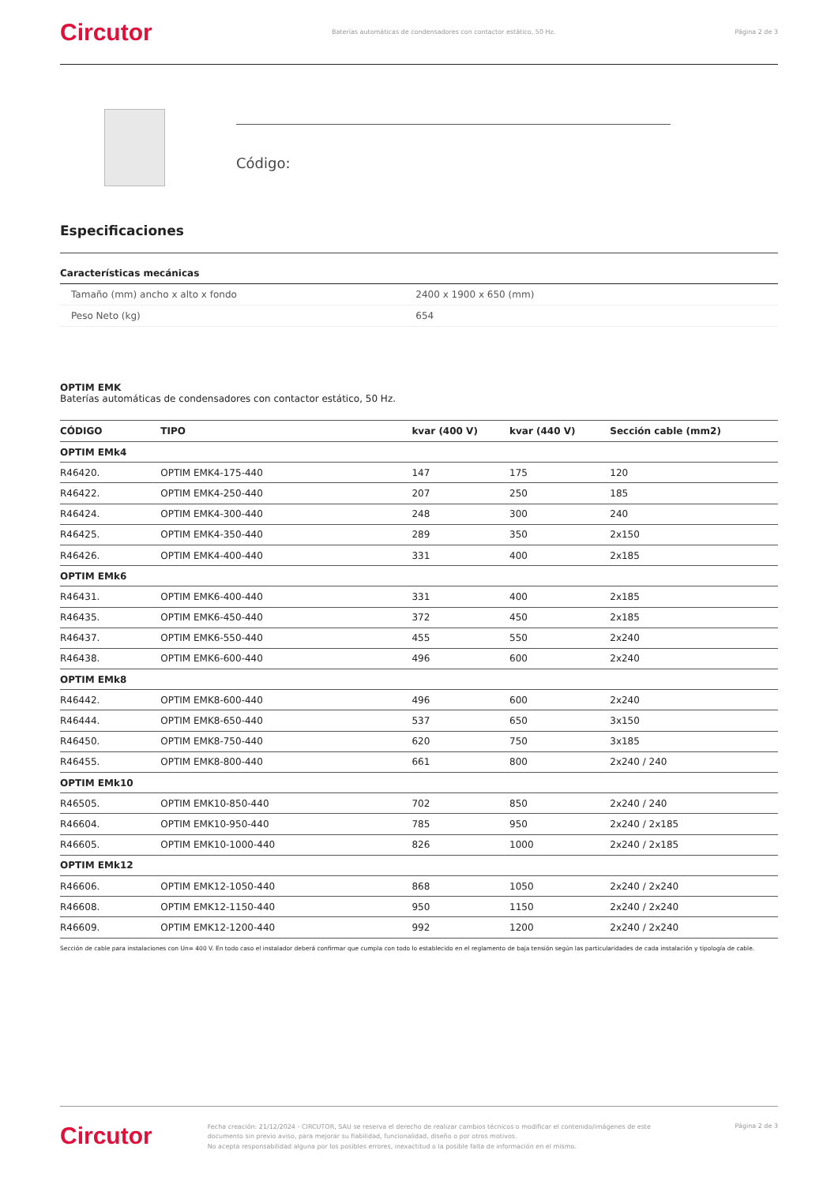Circutor Baterías automáticas de condensadores con contactor estático, 50 Hz. Página 2 de 3
Código:
Especificaciones
Características mecánicas
| Tamaño (mm) ancho x alto x fondo | 2400 x 1900 x 650 (mm) |
| Peso Neto (kg) | 654 |
OPTIM EMK
Baterías automáticas de condensadores con contactor estático, 50 Hz.
| CÓDIGO | TIPO | kvar (400 V) | kvar (440 V) | Sección cable (mm2) |
| --- | --- | --- | --- | --- |
| OPTIM EMk4 | | | | |
| R46420. | OPTIM EMK4-175-440 | 147 | 175 | 120 |
| R46422. | OPTIM EMK4-250-440 | 207 | 250 | 185 |
| R46424. | OPTIM EMK4-300-440 | 248 | 300 | 240 |
| R46425. | OPTIM EMK4-350-440 | 289 | 350 | 2x150 |
| R46426. | OPTIM EMK4-400-440 | 331 | 400 | 2x185 |
| OPTIM EMk6 | | | | |
| R46431. | OPTIM EMK6-400-440 | 331 | 400 | 2x185 |
| R46435. | OPTIM EMK6-450-440 | 372 | 450 | 2x185 |
| R46437. | OPTIM EMK6-550-440 | 455 | 550 | 2x240 |
| R46438. | OPTIM EMK6-600-440 | 496 | 600 | 2x240 |
| OPTIM EMk8 | | | | |
| R46442. | OPTIM EMK8-600-440 | 496 | 600 | 2x240 |
| R46444. | OPTIM EMK8-650-440 | 537 | 650 | 3x150 |
| R46450. | OPTIM EMK8-750-440 | 620 | 750 | 3x185 |
| R46455. | OPTIM EMK8-800-440 | 661 | 800 | 2x240 / 240 |
| OPTIM EMk10 | | | | |
| R46505. | OPTIM EMK10-850-440 | 702 | 850 | 2x240 / 240 |
| R46604. | OPTIM EMK10-950-440 | 785 | 950 | 2x240 / 2x185 |
| R46605. | OPTIM EMK10-1000-440 | 826 | 1000 | 2x240 / 2x185 |
| OPTIM EMk12 | | | | |
| R46606. | OPTIM EMK12-1050-440 | 868 | 1050 | 2x240 / 2x240 |
| R46608. | OPTIM EMK12-1150-440 | 950 | 1150 | 2x240 / 2x240 |
| R46609. | OPTIM EMK12-1200-440 | 992 | 1200 | 2x240 / 2x240 |
Sección de cable para instalaciones con Un= 400 V. En todo caso el instalador deberá confirmar que cumpla con todo lo establecido en el reglamento de baja tensión según las particularidades de cada instalación y tipología de cable.
Circutor Fecha creación: 21/12/2024 - CIRCUTOR, SAU se reserva el derecho de realizar cambios técnicos o modificar el contenido/imágenes de este documento sin previo aviso, para mejorar su fiabilidad, funcionalidad, diseño o por otros motivos.
No acepta responsabilidad alguna por los posibles errores, inexactitud o la posible falta de información en el mismo. Página 2 de 3